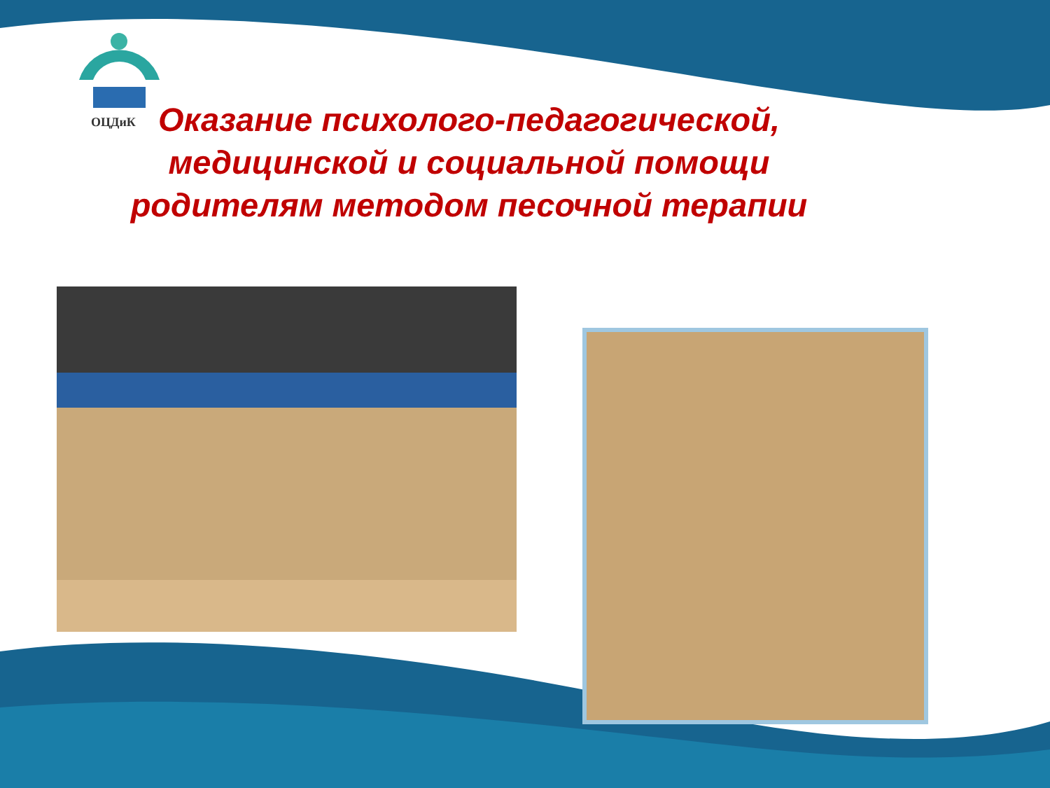ОЦДиК
Оказание психолого-педагогической,
медицинской и социальной помощи
родителям методом песочной терапии